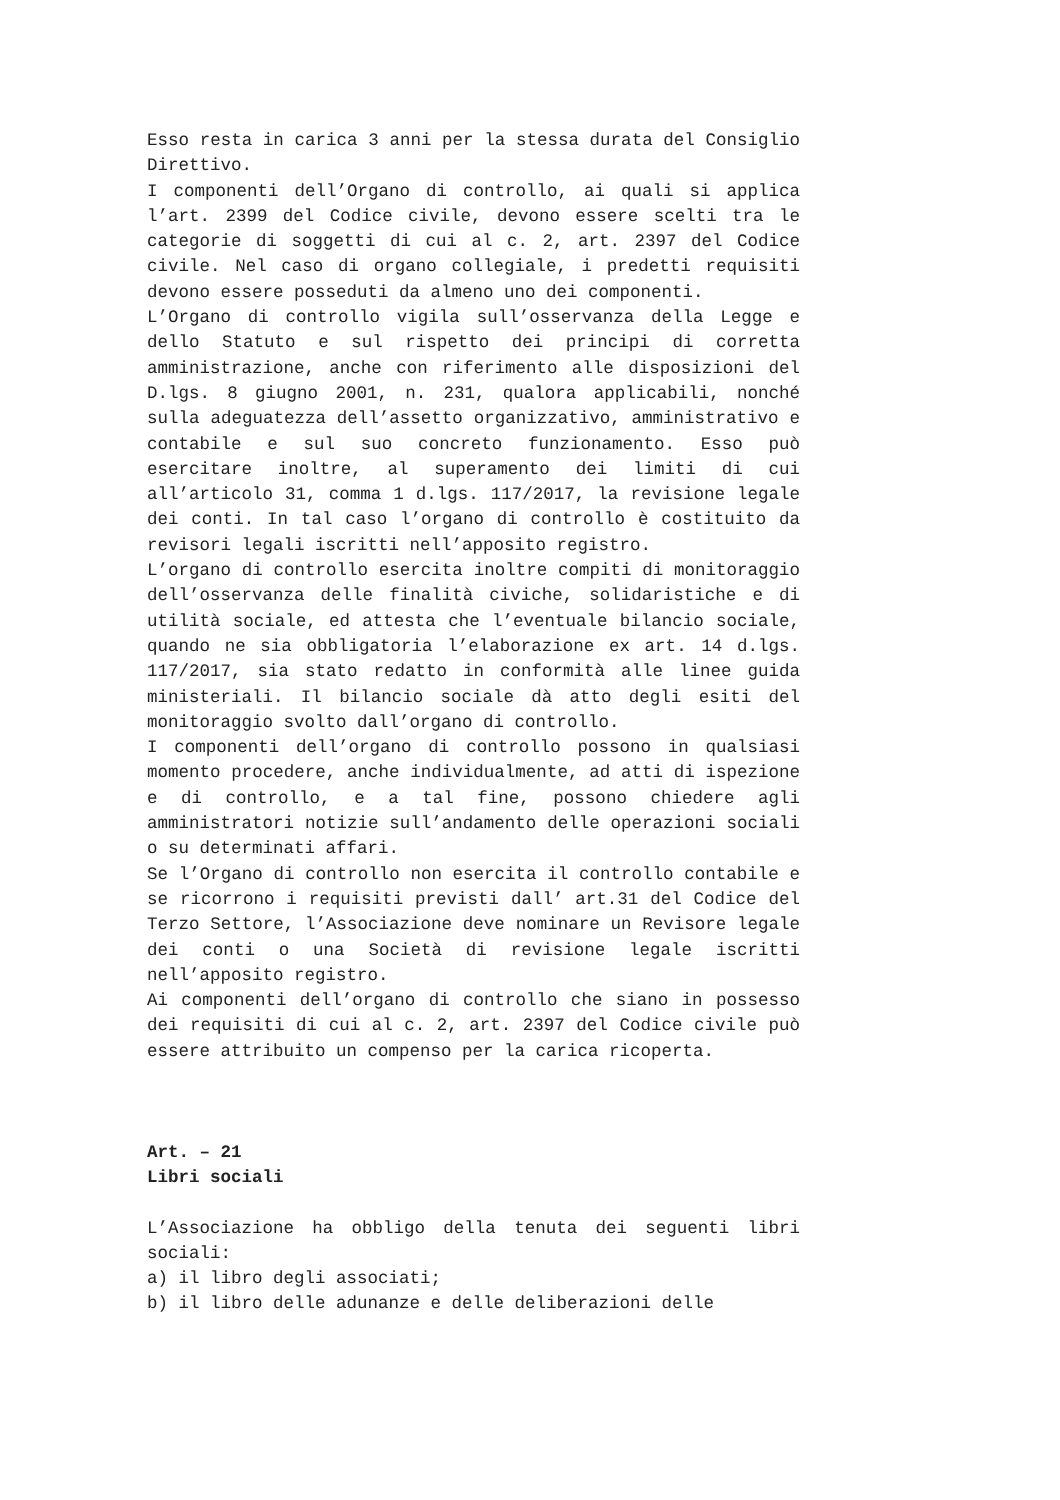Esso resta in carica 3 anni per la stessa durata del Consiglio Direttivo.
I componenti dell’Organo di controllo, ai quali si applica l’art. 2399 del Codice civile, devono essere scelti tra le categorie di soggetti di cui al c. 2, art. 2397 del Codice civile. Nel caso di organo collegiale, i predetti requisiti devono essere posseduti da almeno uno dei componenti.
L’Organo di controllo vigila sull’osservanza della Legge e dello Statuto e sul rispetto dei principi di corretta amministrazione, anche con riferimento alle disposizioni del D.lgs. 8 giugno 2001, n. 231, qualora applicabili, nonché sulla adeguatezza dell’assetto organizzativo, amministrativo e contabile e sul suo concreto funzionamento. Esso può esercitare inoltre, al superamento dei limiti di cui all’articolo 31, comma 1 d.lgs. 117/2017, la revisione legale dei conti. In tal caso l’organo di controllo è costituito da revisori legali iscritti nell’apposito registro.
L’organo di controllo esercita inoltre compiti di monitoraggio dell’osservanza delle finalità civiche, solidaristiche e di utilità sociale, ed attesta che l’eventuale bilancio sociale, quando ne sia obbligatoria l’elaborazione ex art. 14 d.lgs. 117/2017, sia stato redatto in conformità alle linee guida ministeriali. Il bilancio sociale dà atto degli esiti del monitoraggio svolto dall’organo di controllo.
I componenti dell’organo di controllo possono in qualsiasi momento procedere, anche individualmente, ad atti di ispezione e di controllo, e a tal fine, possono chiedere agli amministratori notizie sull’andamento delle operazioni sociali o su determinati affari.
Se l’Organo di controllo non esercita il controllo contabile e se ricorrono i requisiti previsti dall’ art.31 del Codice del Terzo Settore, l’Associazione deve nominare un Revisore legale dei conti o una Società di revisione legale iscritti nell’apposito registro.
Ai componenti dell’organo di controllo che siano in possesso dei requisiti di cui al c. 2, art. 2397 del Codice civile può essere attribuito un compenso per la carica ricoperta.
Art. – 21
Libri sociali
L’Associazione ha obbligo della tenuta dei seguenti libri sociali:
a) il libro degli associati;
b) il libro delle adunanze e delle deliberazioni delle